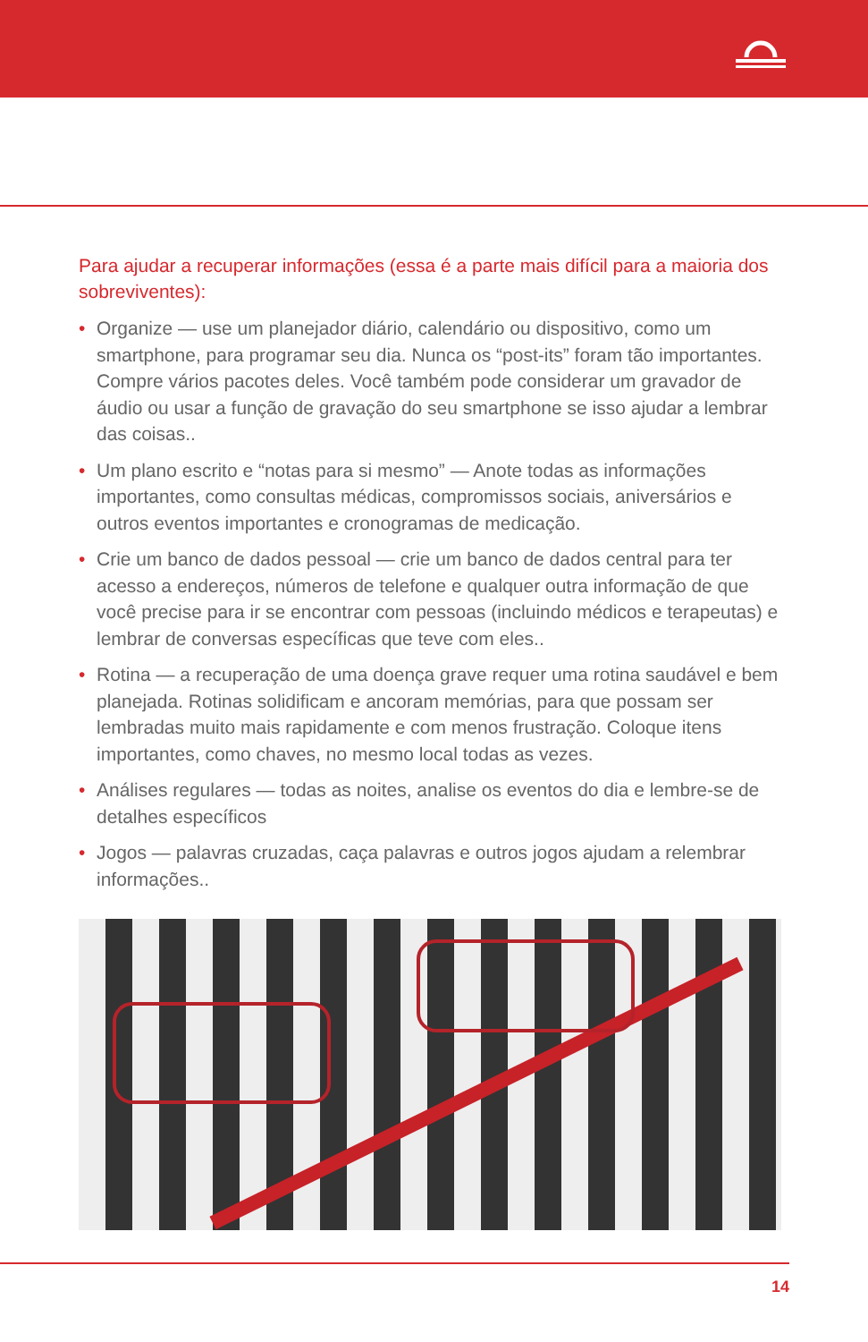Para ajudar a recuperar informações (essa é a parte mais difícil para a maioria dos sobreviventes):
• Organize — use um planejador diário, calendário ou dispositivo, como um smartphone, para programar seu dia. Nunca os “post-its” foram tão importantes. Compre vários pacotes deles. Você também pode considerar um gravador de áudio ou usar a função de gravação do seu smartphone se isso ajudar a lembrar das coisas..
• Um plano escrito e “notas para si mesmo” — Anote todas as informações importantes, como consultas médicas, compromissos sociais, aniversários e outros eventos importantes e cronogramas de medicação.
• Crie um banco de dados pessoal — crie um banco de dados central para ter acesso a endereços, números de telefone e qualquer outra informação de que você precise para ir se encontrar com pessoas (incluindo médicos e terapeutas) e lembrar de conversas específicas que teve com eles..
• Rotina — a recuperação de uma doença grave requer uma rotina saudável e bem planejada. Rotinas solidificam e ancoram memórias, para que possam ser lembradas muito mais rapidamente e com menos frustração. Coloque itens importantes, como chaves, no mesmo local todas as vezes.
• Análises regulares — todas as noites, analise os eventos do dia e lembre-se de detalhes específicos
• Jogos — palavras cruzadas, caça palavras e outros jogos ajudam a relembrar informações..
14